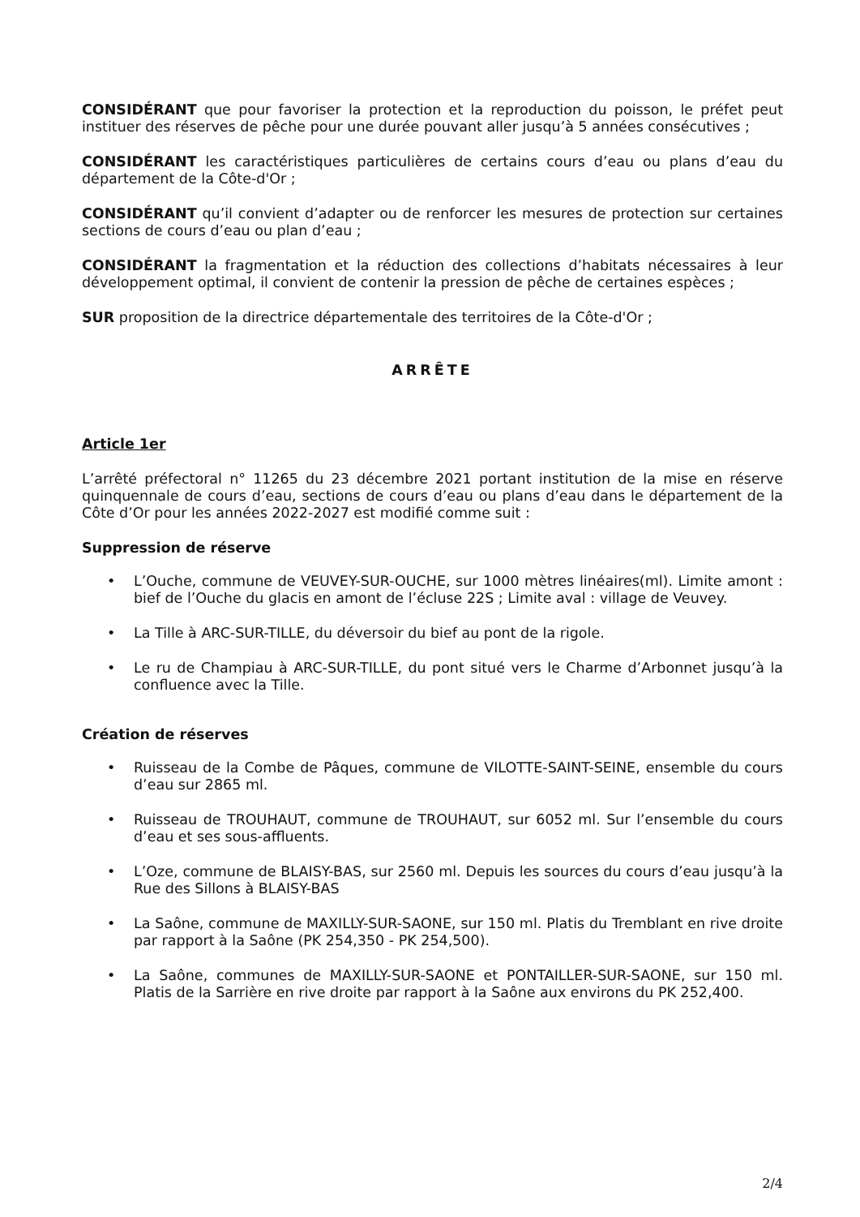CONSIDÉRANT que pour favoriser la protection et la reproduction du poisson, le préfet peut instituer des réserves de pêche pour une durée pouvant aller jusqu’à 5 années consécutives ;
CONSIDÉRANT les caractéristiques particulières de certains cours d’eau ou plans d’eau du département de la Côte-d'Or ;
CONSIDÉRANT qu’il convient d’adapter ou de renforcer les mesures de protection sur certaines sections de cours d’eau ou plan d’eau ;
CONSIDÉRANT la fragmentation et la réduction des collections d’habitats nécessaires à leur développement optimal, il convient de contenir la pression de pêche de certaines espèces ;
SUR proposition de la directrice départementale des territoires de la Côte-d'Or ;
ARRÊTE
Article 1er
L’arrêté préfectoral n° 11265 du 23 décembre 2021 portant institution de la mise en réserve quinquennale de cours d’eau, sections de cours d’eau ou plans d’eau dans le département de la Côte d’Or pour les années 2022-2027 est modifié comme suit :
Suppression de réserve
• L’Ouche, commune de VEUVEY-SUR-OUCHE, sur 1000 mètres linéaires(ml). Limite amont : bief de l’Ouche du glacis en amont de l’écluse 22S ; Limite aval : village de Veuvey.
• La Tille à ARC-SUR-TILLE, du déversoir du bief au pont de la rigole.
• Le ru de Champiau à ARC-SUR-TILLE, du pont situé vers le Charme d’Arbonnet jusqu’à la confluence avec la Tille.
Création de réserves
• Ruisseau de la Combe de Pâques, commune de VILOTTE-SAINT-SEINE, ensemble du cours d’eau sur 2865 ml.
• Ruisseau de TROUHAUT, commune de TROUHAUT, sur 6052 ml. Sur l’ensemble du cours d’eau et ses sous-affluents.
• L’Oze, commune de BLAISY-BAS, sur 2560 ml. Depuis les sources du cours d’eau jusqu’à la Rue des Sillons à BLAISY-BAS
• La Saône, commune de MAXILLY-SUR-SAONE, sur 150 ml. Platis du Tremblant en rive droite par rapport à la Saône (PK 254,350 - PK 254,500).
• La Saône, communes de MAXILLY-SUR-SAONE et PONTAILLER-SUR-SAONE, sur 150 ml. Platis de la Sarrière en rive droite par rapport à la Saône aux environs du PK 252,400.
2/4